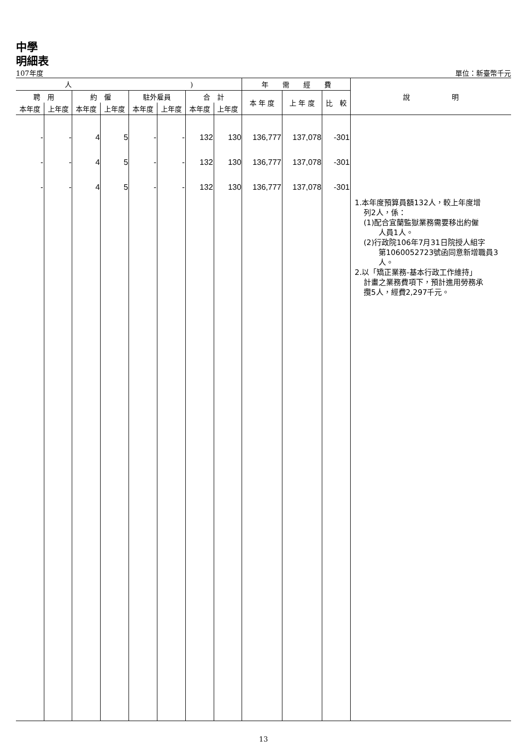中學
明細表
107年度 單位：新臺幣千元
| 人 ) | | | | | | | | 年 需 經 費 | | | 說 明 |
| --- | --- | --- | --- | --- | --- | --- | --- | --- | --- | --- | --- |
| 聘 用 | | 約 僱 | | 駐外雇員 | | 合 計 | | 本 年 度 | 上 年 度 | 比 較 | |
| 本年度 | 上年度 | 本年度 | 上年度 | 本年度 | 上年度 | 本年度 | 上年度 | | | | |
| - - - | - - - | 4 4 4 | 5 5 5 | - - - | - - - | 132 132 132 | 130 130 130 | 136,777 136,777 136,777 | 137,078 137,078 137,078 | -301 -301 -301 | 1.本年度預算員額132人，較上年度增 列2人，係： (1)配合宜蘭監獄業務需要移出約僱 人員1人。 (2)行政院106年7月31日院授人組字 第1060052723號函同意新增職員3 人。 2.以「矯正業務-基本行政工作維持」 計畫之業務費項下，預計進用勞務承 攬5人，經費2,297千元。 |
13